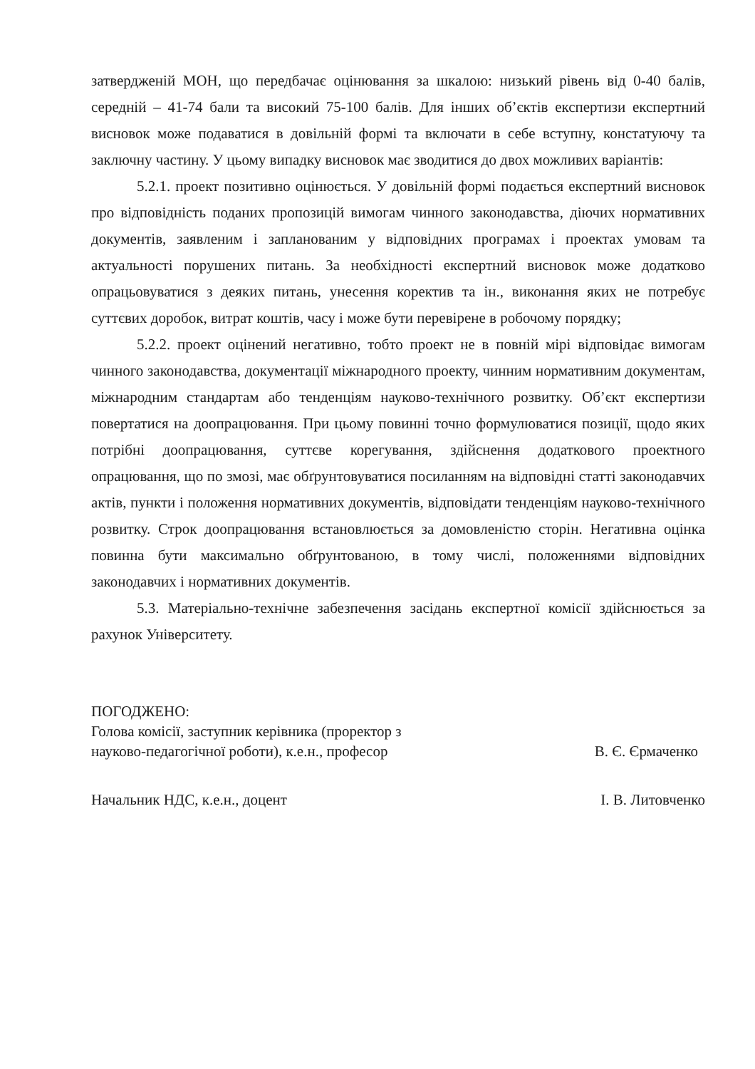затвердженій МОН, що передбачає оцінювання за шкалою: низький рівень від 0-40 балів, середній – 41-74 бали та високий 75-100 балів. Для інших об’єктів експертизи експертний висновок може подаватися в довільній формі та включати в себе вступну, констатуючу та заключну частину. У цьому випадку висновок має зводитися до двох можливих варіантів:
5.2.1. проект позитивно оцінюється. У довільній формі подається експертний висновок про відповідність поданих пропозицій вимогам чинного законодавства, діючих нормативних документів, заявленим і запланованим у відповідних програмах і проектах умовам та актуальності порушених питань. За необхідності експертний висновок може додатково опрацьовуватися з деяких питань, унесення коректив та ін., виконання яких не потребує суттєвих доробок, витрат коштів, часу і може бути перевірене в робочому порядку;
5.2.2. проект оцінений негативно, тобто проект не в повній мірі відповідає вимогам чинного законодавства, документації міжнародного проекту, чинним нормативним документам, міжнародним стандартам або тенденціям науково-технічного розвитку. Об’єкт експертизи повертатися на доопрацювання. При цьому повинні точно формулюватися позиції, щодо яких потрібні доопрацювання, суттєве корегування, здійснення додаткового проектного опрацювання, що по змозі, має обґрунтовуватися посиланням на відповідні статті законодавчих актів, пункти і положення нормативних документів, відповідати тенденціям науково-технічного розвитку. Строк доопрацювання встановлюється за домовленістю сторін. Негативна оцінка повинна бути максимально обґрунтованою, в тому числі, положеннями відповідних законодавчих і нормативних документів.
5.3. Матеріально-технічне забезпечення засідань експертної комісії здійснюється за рахунок Університету.
ПОГОДЖЕНО:
Голова комісії, заступник керівника (проректор з
науково-педагогічної роботи), к.е.н., професор
В. Є. Єрмаченко
Начальник НДС, к.е.н., доцент
І. В. Литовченко